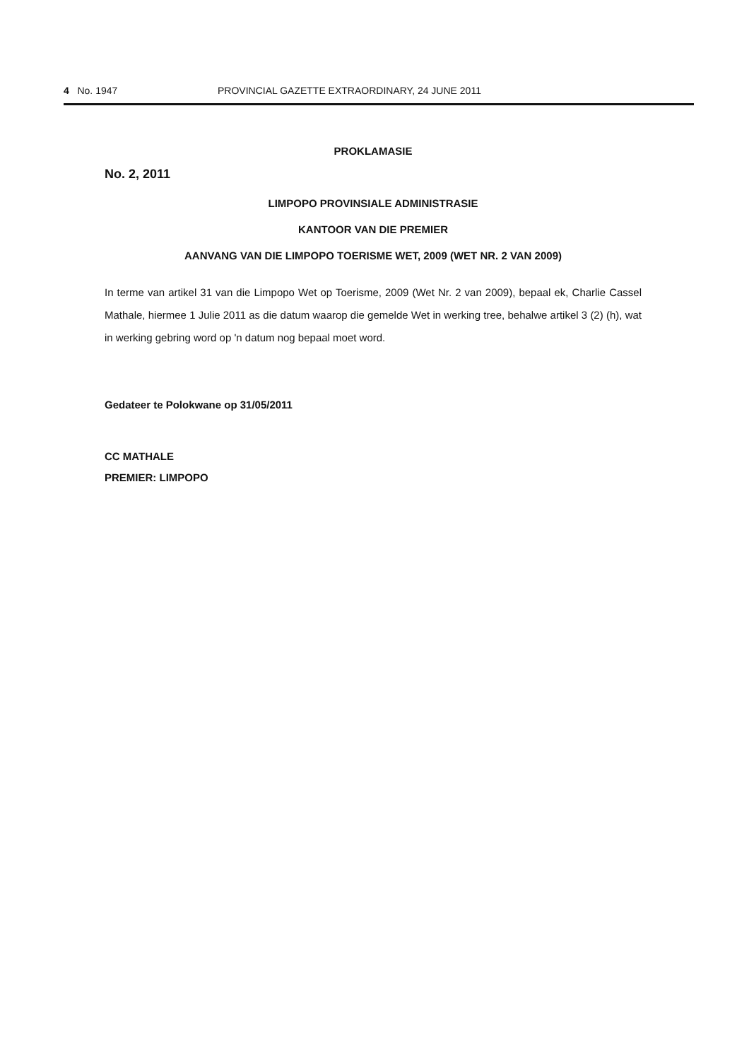4 No. 1947 PROVINCIAL GAZETTE EXTRAORDINARY, 24 JUNE 2011
PROKLAMASIE
No. 2, 2011
LIMPOPO PROVINSIALE ADMINISTRASIE
KANTOOR VAN DIE PREMIER
AANVANG VAN DIE LIMPOPO TOERISME WET, 2009 (WET NR. 2 VAN 2009)
In terme van artikel 31 van die Limpopo Wet op Toerisme, 2009 (Wet Nr. 2 van 2009), bepaal ek, Charlie Cassel Mathale, hiermee 1 Julie 2011 as die datum waarop die gemelde Wet in werking tree, behalwe artikel 3 (2) (h), wat in werking gebring word op 'n datum nog bepaal moet word.
Gedateer te Polokwane op 31/05/2011
CC MATHALE
PREMIER: LIMPOPO